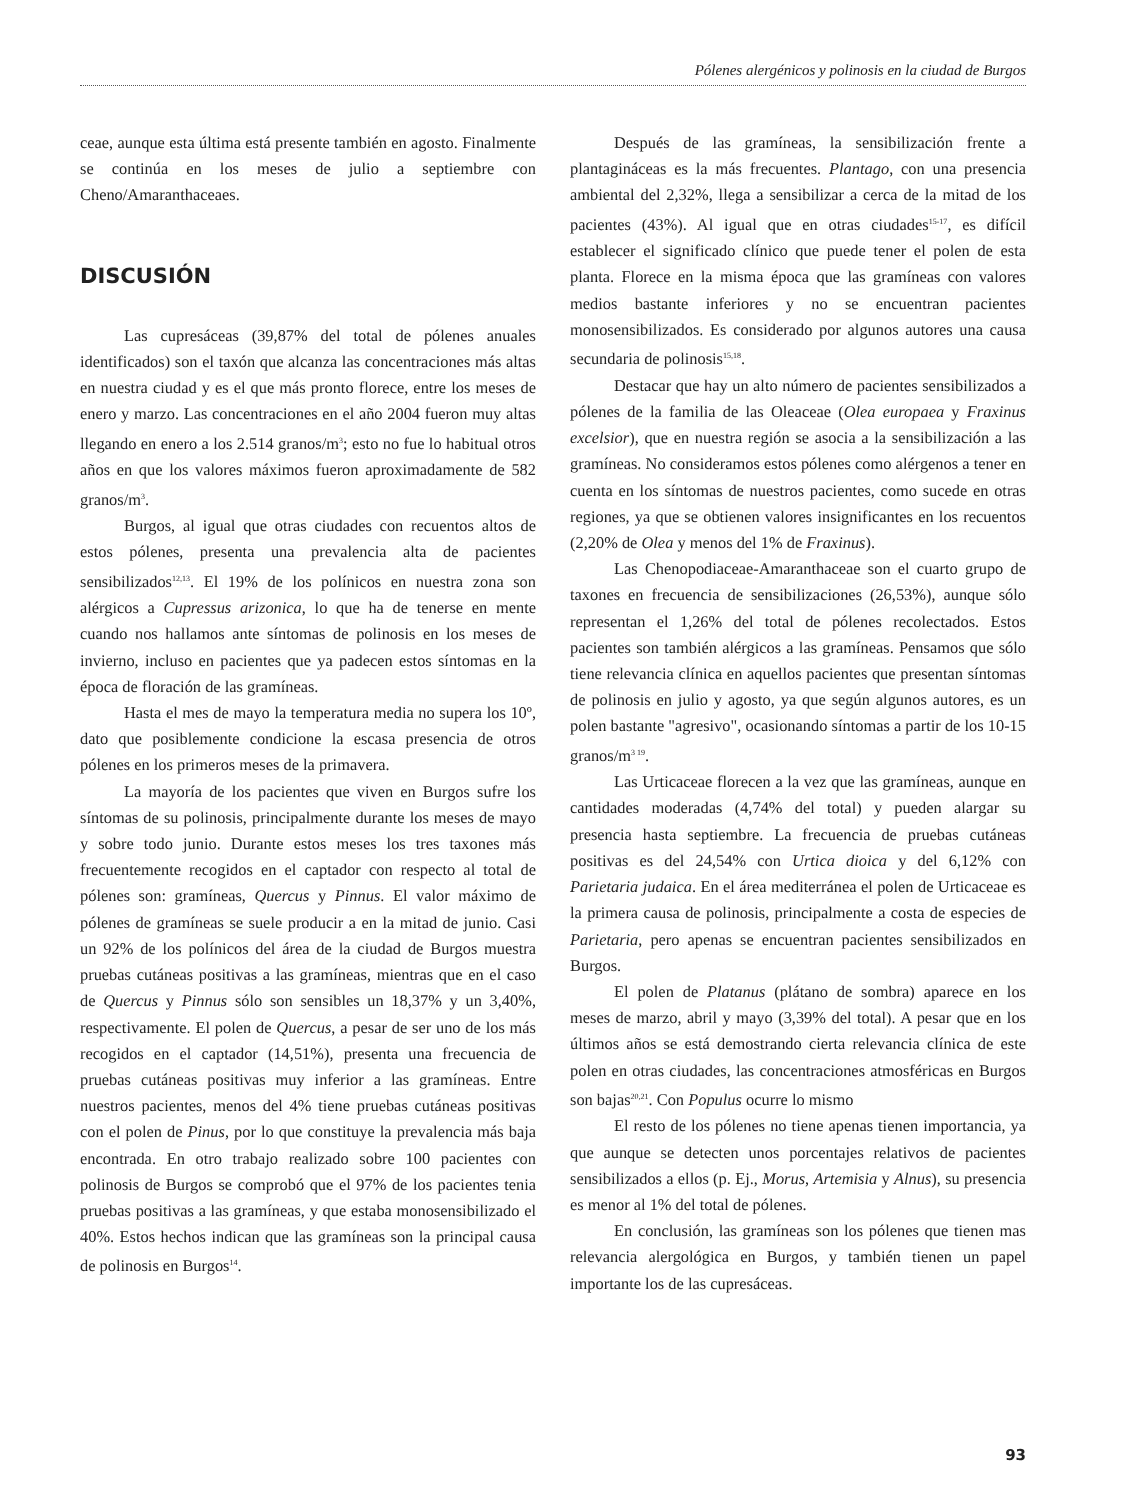Pólenes alergénicos y polinosis en la ciudad de Burgos
ceae, aunque esta última está presente también en agosto. Finalmente se continúa en los meses de julio a septiembre con Cheno/Amaranthaceaes.
DISCUSIÓN
Las cupresáceas (39,87% del total de pólenes anuales identificados) son el taxón que alcanza las concentraciones más altas en nuestra ciudad y es el que más pronto florece, entre los meses de enero y marzo. Las concentraciones en el año 2004 fueron muy altas llegando en enero a los 2.514 granos/m<sup>3</sup>; esto no fue lo habitual otros años en que los valores máximos fueron aproximadamente de 582 granos/m<sup>3</sup>.
Burgos, al igual que otras ciudades con recuentos altos de estos pólenes, presenta una prevalencia alta de pacientes sensibilizados<sup>12,13</sup>. El 19% de los polínicos en nuestra zona son alérgicos a Cupressus arizonica, lo que ha de tenerse en mente cuando nos hallamos ante síntomas de polinosis en los meses de invierno, incluso en pacientes que ya padecen estos síntomas en la época de floración de las gramíneas.
Hasta el mes de mayo la temperatura media no supera los 10º, dato que posiblemente condicione la escasa presencia de otros pólenes en los primeros meses de la primavera.
La mayoría de los pacientes que viven en Burgos sufre los síntomas de su polinosis, principalmente durante los meses de mayo y sobre todo junio. Durante estos meses los tres taxones más frecuentemente recogidos en el captador con respecto al total de pólenes son: gramíneas, Quercus y Pinnus. El valor máximo de pólenes de gramíneas se suele producir a en la mitad de junio. Casi un 92% de los polínicos del área de la ciudad de Burgos muestra pruebas cutáneas positivas a las gramíneas, mientras que en el caso de Quercus y Pinnus sólo son sensibles un 18,37% y un 3,40%, respectivamente. El polen de Quercus, a pesar de ser uno de los más recogidos en el captador (14,51%), presenta una frecuencia de pruebas cutáneas positivas muy inferior a las gramíneas. Entre nuestros pacientes, menos del 4% tiene pruebas cutáneas positivas con el polen de Pinus, por lo que constituye la prevalencia más baja encontrada. En otro trabajo realizado sobre 100 pacientes con polinosis de Burgos se comprobó que el 97% de los pacientes tenia pruebas positivas a las gramíneas, y que estaba monosensibilizado el 40%. Estos hechos indican que las gramíneas son la principal causa de polinosis en Burgos<sup>14</sup>.
Después de las gramíneas, la sensibilización frente a plantagináceas es la más frecuentes. Plantago, con una presencia ambiental del 2,32%, llega a sensibilizar a cerca de la mitad de los pacientes (43%). Al igual que en otras ciudades<sup>15-17</sup>, es difícil establecer el significado clínico que puede tener el polen de esta planta. Florece en la misma época que las gramíneas con valores medios bastante inferiores y no se encuentran pacientes monosensibilizados. Es considerado por algunos autores una causa secundaria de polinosis<sup>15,18</sup>.
Destacar que hay un alto número de pacientes sensibilizados a pólenes de la familia de las Oleaceae (Olea europaea y Fraxinus excelsior), que en nuestra región se asocia a la sensibilización a las gramíneas. No consideramos estos pólenes como alérgenos a tener en cuenta en los síntomas de nuestros pacientes, como sucede en otras regiones, ya que se obtienen valores insignificantes en los recuentos (2,20% de Olea y menos del 1% de Fraxinus).
Las Chenopodiaceae-Amaranthaceae son el cuarto grupo de taxones en frecuencia de sensibilizaciones (26,53%), aunque sólo representan el 1,26% del total de pólenes recolectados. Estos pacientes son también alérgicos a las gramíneas. Pensamos que sólo tiene relevancia clínica en aquellos pacientes que presentan síntomas de polinosis en julio y agosto, ya que según algunos autores, es un polen bastante "agresivo", ocasionando síntomas a partir de los 10-15 granos/m<sup>3 19</sup>.
Las Urticaceae florecen a la vez que las gramíneas, aunque en cantidades moderadas (4,74% del total) y pueden alargar su presencia hasta septiembre. La frecuencia de pruebas cutáneas positivas es del 24,54% con Urtica dioica y del 6,12% con Parietaria judaica. En el área mediterránea el polen de Urticaceae es la primera causa de polinosis, principalmente a costa de especies de Parietaria, pero apenas se encuentran pacientes sensibilizados en Burgos.
El polen de Platanus (plátano de sombra) aparece en los meses de marzo, abril y mayo (3,39% del total). A pesar que en los últimos años se está demostrando cierta relevancia clínica de este polen en otras ciudades, las concentraciones atmosféricas en Burgos son bajas<sup>20,21</sup>. Con Populus ocurre lo mismo
El resto de los pólenes no tiene apenas tienen importancia, ya que aunque se detecten unos porcentajes relativos de pacientes sensibilizados a ellos (p. Ej., Morus, Artemisia y Alnus), su presencia es menor al 1% del total de pólenes.
En conclusión, las gramíneas son los pólenes que tienen mas relevancia alergológica en Burgos, y también tienen un papel importante los de las cupresáceas.
93